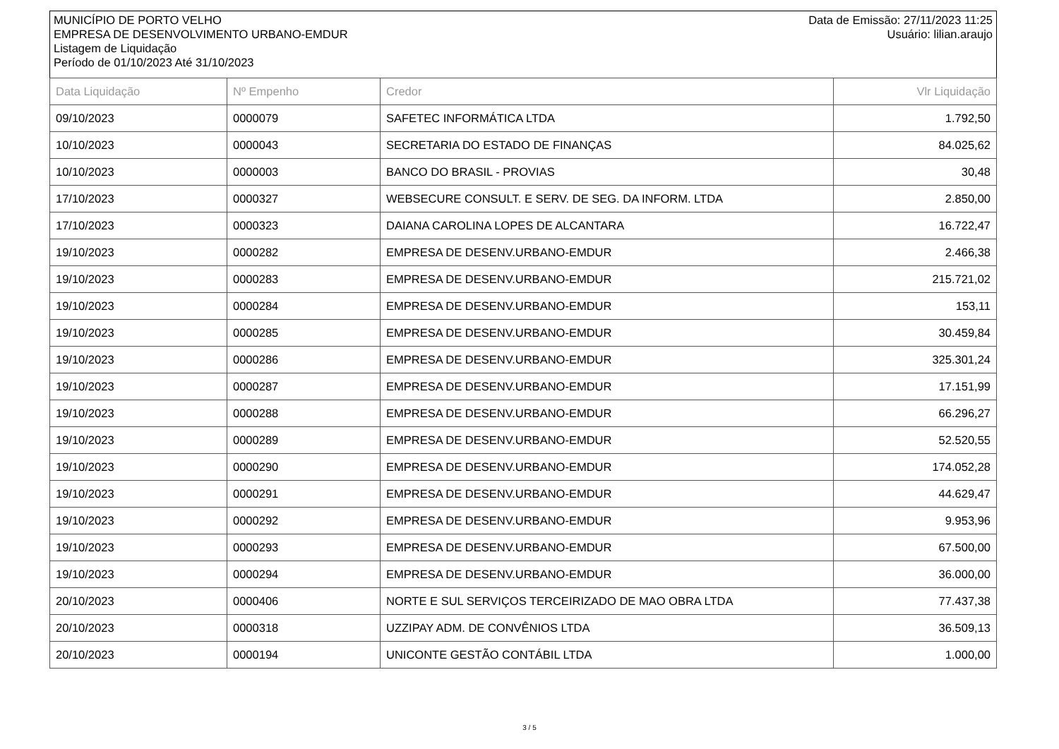MUNICÍPIO DE PORTO VELHO
EMPRESA DE DESENVOLVIMENTO URBANO-EMDUR
Listagem de Liquidação
Período de 01/10/2023 Até 31/10/2023
Data de Emissão: 27/11/2023 11:25
Usuário: lilian.araujo
| Data Liquidação | Nº Empenho | Credor | Vlr Liquidação |
| --- | --- | --- | --- |
| 09/10/2023 | 0000079 | SAFETEC INFORMÁTICA LTDA | 1.792,50 |
| 10/10/2023 | 0000043 | SECRETARIA DO ESTADO DE FINANÇAS | 84.025,62 |
| 10/10/2023 | 0000003 | BANCO DO BRASIL - PROVIAS | 30,48 |
| 17/10/2023 | 0000327 | WEBSECURE CONSULT. E SERV. DE SEG. DA INFORM. LTDA | 2.850,00 |
| 17/10/2023 | 0000323 | DAIANA CAROLINA LOPES DE ALCANTARA | 16.722,47 |
| 19/10/2023 | 0000282 | EMPRESA DE DESENV.URBANO-EMDUR | 2.466,38 |
| 19/10/2023 | 0000283 | EMPRESA DE DESENV.URBANO-EMDUR | 215.721,02 |
| 19/10/2023 | 0000284 | EMPRESA DE DESENV.URBANO-EMDUR | 153,11 |
| 19/10/2023 | 0000285 | EMPRESA DE DESENV.URBANO-EMDUR | 30.459,84 |
| 19/10/2023 | 0000286 | EMPRESA DE DESENV.URBANO-EMDUR | 325.301,24 |
| 19/10/2023 | 0000287 | EMPRESA DE DESENV.URBANO-EMDUR | 17.151,99 |
| 19/10/2023 | 0000288 | EMPRESA DE DESENV.URBANO-EMDUR | 66.296,27 |
| 19/10/2023 | 0000289 | EMPRESA DE DESENV.URBANO-EMDUR | 52.520,55 |
| 19/10/2023 | 0000290 | EMPRESA DE DESENV.URBANO-EMDUR | 174.052,28 |
| 19/10/2023 | 0000291 | EMPRESA DE DESENV.URBANO-EMDUR | 44.629,47 |
| 19/10/2023 | 0000292 | EMPRESA DE DESENV.URBANO-EMDUR | 9.953,96 |
| 19/10/2023 | 0000293 | EMPRESA DE DESENV.URBANO-EMDUR | 67.500,00 |
| 19/10/2023 | 0000294 | EMPRESA DE DESENV.URBANO-EMDUR | 36.000,00 |
| 20/10/2023 | 0000406 | NORTE E SUL SERVIÇOS TERCEIRIZADO DE MAO OBRA LTDA | 77.437,38 |
| 20/10/2023 | 0000318 | UZZIPAY ADM. DE CONVÊNIOS LTDA | 36.509,13 |
| 20/10/2023 | 0000194 | UNICONTE GESTÃO CONTÁBIL LTDA | 1.000,00 |
3 / 5